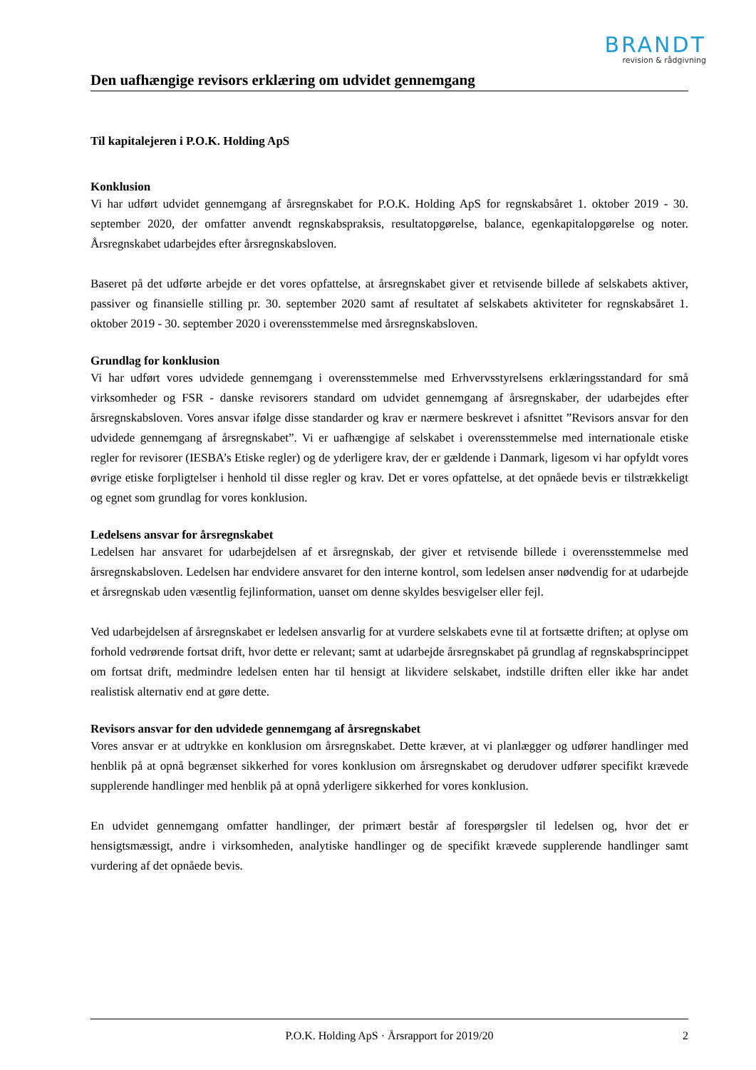BRANDT
revision & rådgivning
Den uafhængige revisors erklæring om udvidet gennemgang
Til kapitalejeren i P.O.K. Holding ApS
Konklusion
Vi har udført udvidet gennemgang af årsregnskabet for P.O.K. Holding ApS for regnskabsåret 1. oktober 2019 - 30. september 2020, der omfatter anvendt regnskabspraksis, resultatopgørelse, balance, egenkapitalopgørelse og noter. Årsregnskabet udarbejdes efter årsregnskabsloven.
Baseret på det udførte arbejde er det vores opfattelse, at årsregnskabet giver et retvisende billede af selskabets aktiver, passiver og finansielle stilling pr. 30. september 2020 samt af resultatet af selskabets aktiviteter for regnskabsåret 1. oktober 2019 - 30. september 2020 i overensstemmelse med årsregnskabsloven.
Grundlag for konklusion
Vi har udført vores udvidede gennemgang i overensstemmelse med Erhvervsstyrelsens erklæringsstandard for små virksomheder og FSR - danske revisorers standard om udvidet gennemgang af årsregnskaber, der udarbejdes efter årsregnskabsloven. Vores ansvar ifølge disse standarder og krav er nærmere beskrevet i afsnittet ”Revisors ansvar for den udvidede gennemgang af årsregnskabet”. Vi er uafhængige af selskabet i overensstemmelse med internationale etiske regler for revisorer (IESBA’s Etiske regler) og de yderligere krav, der er gældende i Danmark, ligesom vi har opfyldt vores øvrige etiske forpligtelser i henhold til disse regler og krav. Det er vores opfattelse, at det opnåede bevis er tilstrækkeligt og egnet som grundlag for vores konklusion.
Ledelsens ansvar for årsregnskabet
Ledelsen har ansvaret for udarbejdelsen af et årsregnskab, der giver et retvisende billede i overensstemmelse med årsregnskabsloven. Ledelsen har endvidere ansvaret for den interne kontrol, som ledelsen anser nødvendig for at udarbejde et årsregnskab uden væsentlig fejlinformation, uanset om denne skyldes besvigelser eller fejl.
Ved udarbejdelsen af årsregnskabet er ledelsen ansvarlig for at vurdere selskabets evne til at fortsætte driften; at oplyse om forhold vedrørende fortsat drift, hvor dette er relevant; samt at udarbejde årsregnskabet på grundlag af regnskabsprincippet om fortsat drift, medmindre ledelsen enten har til hensigt at likvidere selskabet, indstille driften eller ikke har andet realistisk alternativ end at gøre dette.
Revisors ansvar for den udvidede gennemgang af årsregnskabet
Vores ansvar er at udtrykke en konklusion om årsregnskabet. Dette kræver, at vi planlægger og udfører handlinger med henblik på at opnå begrænset sikkerhed for vores konklusion om årsregnskabet og derudover udfører specifikt krævede supplerende handlinger med henblik på at opnå yderligere sikkerhed for vores konklusion.
En udvidet gennemgang omfatter handlinger, der primært består af forespørgsler til ledelsen og, hvor det er hensigtsmæssigt, andre i virksomheden, analytiske handlinger og de specifikt krævede supplerende handlinger samt vurdering af det opnåede bevis.
P.O.K. Holding ApS · Årsrapport for 2019/20 2